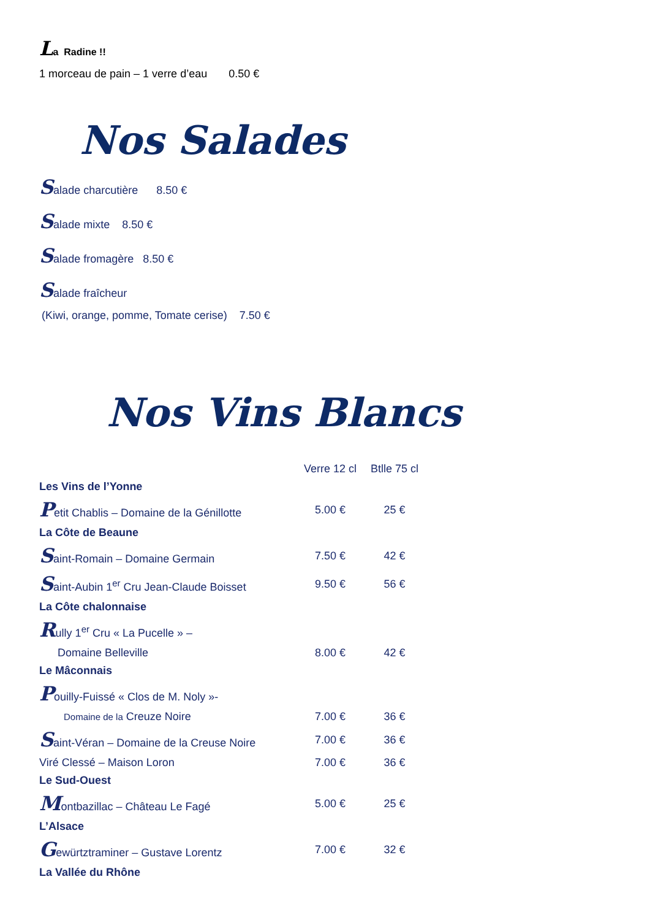La Radine !!
1 morceau de pain – 1 verre d’eau 0.50 €
Nos Salades
Salade charcutière 8.50 €
Salade mixte 8.50 €
Salade fromagère 8.50 €
Salade fraîcheur
(Kiwi, orange, pomme, Tomate cerise) 7.50 €
Nos Vins Blancs
| | Verre 12 cl | Btlle 75 cl |
| Les Vins de l’Yonne | | |
| P etit Chablis – Domaine de la Génillotte | 5.00 € | 25 € |
| La Côte de Beaune | | |
| S aint-Romain – Domaine Germain | 7.50 € | 42 € |
| S aint-Aubin 1<sup>er</sup> Cru Jean-Claude Boisset | 9.50 € | 56 € |
| La Côte chalonnaise | | |
| R ully 1<sup>er</sup> Cru « La Pucelle » – | | |
| Domaine Belleville | 8.00 € | 42 € |
| Le Mâconnais | | |
| P ouilly-Fuissé « Clos de M. Noly »- | | |
| Domaine de la Creuze Noire | 7.00 € | 36 € |
| S aint-Véran – Domaine de la Creuse Noire | 7.00 € | 36 € |
| Viré Clessé – Maison Loron | 7.00 € | 36 € |
| Le Sud-Ouest | | |
| M ontbazillac – Château Le Fagé | 5.00 € | 25 € |
| L’Alsace | | |
| G ewürtztraminer – Gustave Lorentz | 7.00 € | 32 € |
| La Vallée du Rhône | | |